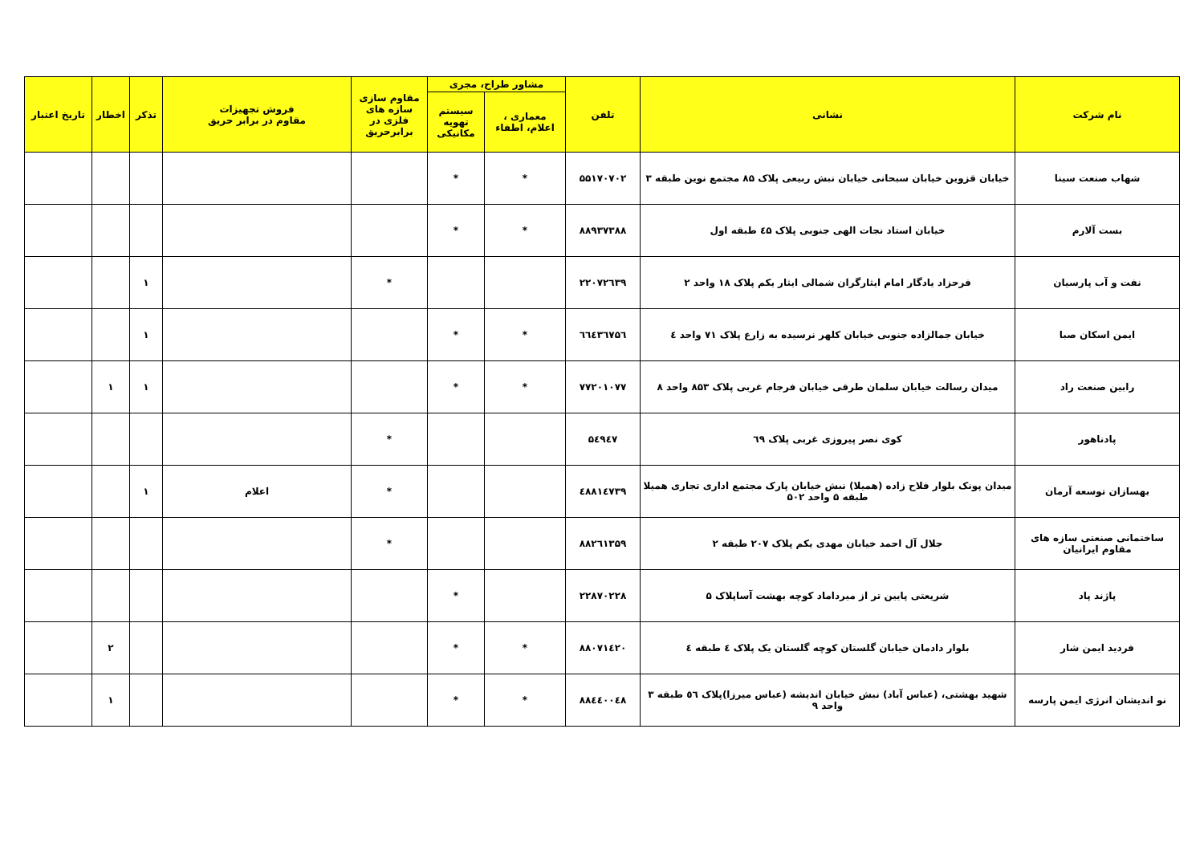| نام شرکت | نشانی | تلفن | مشاور طراح، مجری | | مقاوم سازی سازه های فلزی در برابرحریق | فروش تجهیزات مقاوم در برابر حریق | تذکر | اخطار | تاریخ اعتبار |
| --- | --- | --- | --- | --- | --- | --- | --- | --- | --- |
| | | | معماری ، اعلام، اطفاء | سیستم تهویه مکانیکی | | | | | |
| شهاب صنعت سینا | خیابان قزوین خیابان سبحانی خیابان نبش ربیعی پلاک ۸۵ مجتمع نوین طبقه ۳ | ۵۵۱۷۰۷۰۲ | * | * | | | | | |
| بست آلارم | خیابان استاد نجات الهی جنوبی پلاک ٤۵ طبقه اول | ۸۸۹۳۷۳۸۸ | * | * | | | | | |
| نفت و آب پارسیان | فرحزاد یادگار امام ایثارگران شمالی ایثار یکم پلاک ۱۸ واحد ۲ | ۲۲۰۷۲٦۳۹ | | | * | | ۱ | | |
| ایمن اسکان صبا | خیابان جمالزاده جنوبی خیابان کلهر نرسیده به زارع پلاک ۷۱ واحد ٤ | ٦٦٤۳٦۷۵٦ | * | * | | | ۱ | | |
| رابین صنعت راد | میدان رسالت خیابان سلمان طرقی خیابان فرجام غربی پلاک ۸۵۳ واحد ۸ | ۷۷۲۰۱۰۷۷ | * | * | | | ۱ | ۱ | |
| پادناهور | کوی نصر پیروزی غربی پلاک ٦۹ | ۵٤۹٤۷ | | | * | | | | |
| بهسازان توسعه آرمان | میدان پونک بلوار فلاح زاده (همیلا) نبش خیابان پارک مجتمع اداری تجاری همیلا طبقه ۵ واحد ۵۰۲ | ٤۸۸۱٤۷۳۹ | | | * | اعلام | ۱ | | |
| ساختمانی صنعتی سازه های مقاوم ایرانیان | جلال آل احمد خیابان مهدی یکم پلاک ۲۰۷ طبقه ۲ | ۸۸۲٦۱۳۵۹ | | | * | | | | |
| پاژند پاد | شریعتی پایین تر از میرداماد کوچه بهشت آساپلاک ۵ | ۲۲۸۷۰۲۲۸ | | * | | | | | |
| فردید ایمن شار | بلوار دادمان خیابان گلستان کوچه گلستان یک پلاک ٤ طبقه ٤ | ۸۸۰۷۱٤۲۰ | * | * | | | | ۲ | |
| نو اندیشان انرژی ایمن پارسه | شهید بهشتی، (عباس آباد) نبش خیابان اندیشه (عباس میرزا)پلاک ٥٦ طبقه ۳ واحد ۹ | ۸۸٤٤۰۰٤۸ | * | * | | | | ۱ | |